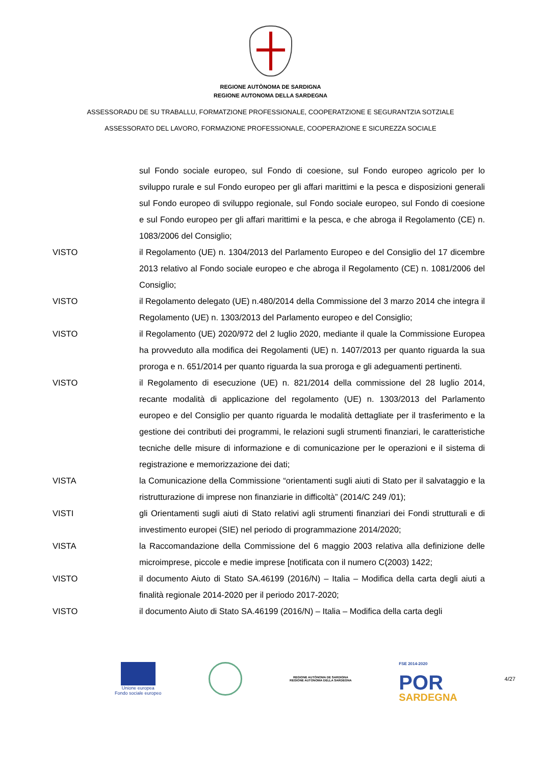REGIONE AUTÒNOMA DE SARDIGNA
REGIONE AUTONOMA DELLA SARDEGNA
ASSESSORADU DE SU TRABALLU, FORMATZIONE PROFESSIONALE, COOPERATZIONE E SEGURANTZIA SOTZIALE
ASSESSORATO DEL LAVORO, FORMAZIONE PROFESSIONALE, COOPERAZIONE E SICUREZZA SOCIALE
sul Fondo sociale europeo, sul Fondo di coesione, sul Fondo europeo agricolo per lo sviluppo rurale e sul Fondo europeo per gli affari marittimi e la pesca e disposizioni generali sul Fondo europeo di sviluppo regionale, sul Fondo sociale europeo, sul Fondo di coesione e sul Fondo europeo per gli affari marittimi e la pesca, e che abroga il Regolamento (CE) n. 1083/2006 del Consiglio;
VISTO il Regolamento (UE) n. 1304/2013 del Parlamento Europeo e del Consiglio del 17 dicembre 2013 relativo al Fondo sociale europeo e che abroga il Regolamento (CE) n. 1081/2006 del Consiglio;
VISTO il Regolamento delegato (UE) n.480/2014 della Commissione del 3 marzo 2014 che integra il Regolamento (UE) n. 1303/2013 del Parlamento europeo e del Consiglio;
VISTO il Regolamento (UE) 2020/972 del 2 luglio 2020, mediante il quale la Commissione Europea ha provveduto alla modifica dei Regolamenti (UE) n. 1407/2013 per quanto riguarda la sua proroga e n. 651/2014 per quanto riguarda la sua proroga e gli adeguamenti pertinenti.
VISTO il Regolamento di esecuzione (UE) n. 821/2014 della commissione del 28 luglio 2014, recante modalità di applicazione del regolamento (UE) n. 1303/2013 del Parlamento europeo e del Consiglio per quanto riguarda le modalità dettagliate per il trasferimento e la gestione dei contributi dei programmi, le relazioni sugli strumenti finanziari, le caratteristiche tecniche delle misure di informazione e di comunicazione per le operazioni e il sistema di registrazione e memorizzazione dei dati;
VISTA la Comunicazione della Commissione “orientamenti sugli aiuti di Stato per il salvataggio e la ristrutturazione di imprese non finanziarie in difficoltà” (2014/C 249 /01);
VISTI gli Orientamenti sugli aiuti di Stato relativi agli strumenti finanziari dei Fondi strutturali e di investimento europei (SIE) nel periodo di programmazione 2014/2020;
VISTA la Raccomandazione della Commissione del 6 maggio 2003 relativa alla definizione delle microimprese, piccole e medie imprese [notificata con il numero C(2003) 1422;
VISTO il documento Aiuto di Stato SA.46199 (2016/N) – Italia – Modifica della carta degli aiuti a finalità regionale 2014-2020 per il periodo 2017-2020;
VISTO il documento Aiuto di Stato SA.46199 (2016/N) – Italia – Modifica della carta degli
Unione europea
Fondo sociale europeo
REGIONE AUTÒNOMA DE SARDIGNA
REGIONE AUTONOMA DELLA SARDEGNA
FSE 2014-2020
POR
SARDEGNA
4/27